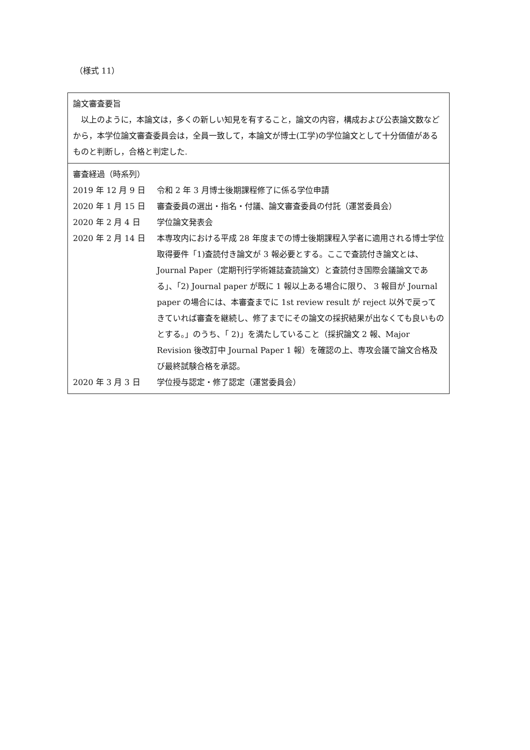（様式 11）
| 論文審査要旨 以上のように，本論文は，多くの新しい知見を有すること，論文の内容，構成および公表論文数などから，本学位論文審査委員会は，全員一致して，本論文が博士(工学)の学位論文として十分価値があるものと判断し，合格と判定した. |
| 審査経過（時系列） 2019 年 12 月 9 日 令和 2 年 3 月博士後期課程修了に係る学位申請 2020 年 1 月 15 日 審査委員の選出・指名・付議、論文審査委員の付託（運営委員会） 2020 年 2 月 4 日 学位論文発表会 2020 年 2 月 14 日 本専攻内における平成 28 年度までの博士後期課程入学者に適用される博士学位取得要件「1)査読付き論文が 3 報必要とする。ここで査読付き論文とは、 Journal Paper（定期刊行学術雑誌査読論文）と査読付き国際会議論文である」、「2) Journal paper が既に 1 報以上ある場合に限り、 3 報目が Journal paper の場合には、本審査までに 1st review result が reject 以外で戻ってきていれば審査を継続し、修了までにその論文の採択結果が出なくても良いものとする。」のうち、「 2)」を満たしていること（採択論文 2 報、Major Revision 後改訂中 Journal Paper 1 報）を確認の上、専攻会議で論文合格及び最終試験合格を承認。 2020 年 3 月 3 日 学位授与認定・修了認定（運営委員会） |